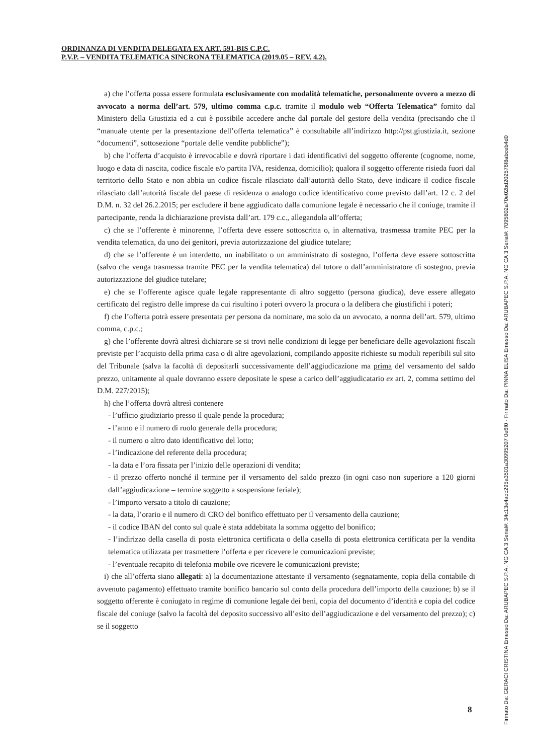ORDINANZA DI VENDITA DELEGATA EX ART. 591-BIS C.P.C.
P.V.P. – VENDITA TELEMATICA SINCRONA TELEMATICA (2019.05 – REV. 4.2).
a) che l’offerta possa essere formulata esclusivamente con modalità telematiche, personalmente ovvero a mezzo di avvocato a norma dell’art. 579, ultimo comma c.p.c. tramite il modulo web “Offerta Telematica” fornito dal Ministero della Giustizia ed a cui è possibile accedere anche dal portale del gestore della vendita (precisando che il “manuale utente per la presentazione dell’offerta telematica” è consultabile all’indirizzo http://pst.giustizia.it, sezione “documenti”, sottosezione “portale delle vendite pubbliche”);
b) che l’offerta d’acquisto è irrevocabile e dovrà riportare i dati identificativi del soggetto offerente (cognome, nome, luogo e data di nascita, codice fiscale e/o partita IVA, residenza, domicilio); qualora il soggetto offerente risieda fuori dal territorio dello Stato e non abbia un codice fiscale rilasciato dall’autorità dello Stato, deve indicare il codice fiscale rilasciato dall’autorità fiscale del paese di residenza o analogo codice identificativo come previsto dall’art. 12 c. 2 del D.M. n. 32 del 26.2.2015; per escludere il bene aggiudicato dalla comunione legale è necessario che il coniuge, tramite il partecipante, renda la dichiarazione prevista dall’art. 179 c.c., allegandola all’offerta;
c) che se l’offerente è minorenne, l’offerta deve essere sottoscritta o, in alternativa, trasmessa tramite PEC per la vendita telematica, da uno dei genitori, previa autorizzazione del giudice tutelare;
d) che se l’offerente è un interdetto, un inabilitato o un amministrato di sostegno, l’offerta deve essere sottoscritta (salvo che venga trasmessa tramite PEC per la vendita telematica) dal tutore o dall’amministratore di sostegno, previa autorizzazione del giudice tutelare;
e) che se l’offerente agisce quale legale rappresentante di altro soggetto (persona giudica), deve essere allegato certificato del registro delle imprese da cui risultino i poteri ovvero la procura o la delibera che giustifichi i poteri;
f) che l’offerta potrà essere presentata per persona da nominare, ma solo da un avvocato, a norma dell’art. 579, ultimo comma, c.p.c.;
g) che l’offerente dovrà altresì dichiarare se si trovi nelle condizioni di legge per beneficiare delle agevolazioni fiscali previste per l’acquisto della prima casa o di altre agevolazioni, compilando apposite richieste su moduli reperibili sul sito del Tribunale (salva la facoltà di depositarli successivamente dell’aggiudicazione ma prima del versamento del saldo prezzo, unitamente al quale dovranno essere depositate le spese a carico dell’aggiudicatario ex art. 2, comma settimo del D.M. 227/2015);
h) che l’offerta dovrà altresì contenere
- l’ufficio giudiziario presso il quale pende la procedura;
- l’anno e il numero di ruolo generale della procedura;
- il numero o altro dato identificativo del lotto;
- l’indicazione del referente della procedura;
- la data e l’ora fissata per l’inizio delle operazioni di vendita;
- il prezzo offerto nonché il termine per il versamento del saldo prezzo (in ogni caso non superiore a 120 giorni dall’aggiudicazione – termine soggetto a sospensione feriale);
- l’importo versato a titolo di cauzione;
- la data, l’orario e il numero di CRO del bonifico effettuato per il versamento della cauzione;
- il codice IBAN del conto sul quale è stata addebitata la somma oggetto del bonifico;
- l’indirizzo della casella di posta elettronica certificata o della casella di posta elettronica certificata per la vendita telematica utilizzata per trasmettere l’offerta e per ricevere le comunicazioni previste;
- l’eventuale recapito di telefonia mobile ove ricevere le comunicazioni previste;
i) che all’offerta siano allegati: a) la documentazione attestante il versamento (segnatamente, copia della contabile di avvenuto pagamento) effettuato tramite bonifico bancario sul conto della procedura dell’importo della cauzione; b) se il soggetto offerente è coniugato in regime di comunione legale dei beni, copia del documento d’identità e copia del codice fiscale del coniuge (salvo la facoltà del deposito successivo all’esito dell’aggiudicazione e del versamento del prezzo); c) se il soggetto
8
Firmato Da: GERACI CRISTINA Emesso Da: ARUBAPEC S.P.A. NG CA 3 Serial#: 34c13e4adc295a3501a30995207 0e6f0 - Firmato Da: PINNA ELISA Emesso Da: ARUBAPEC S.P.A. NG CA 3 Serial#: 7095802a70e02bd202576f8abceb4d0